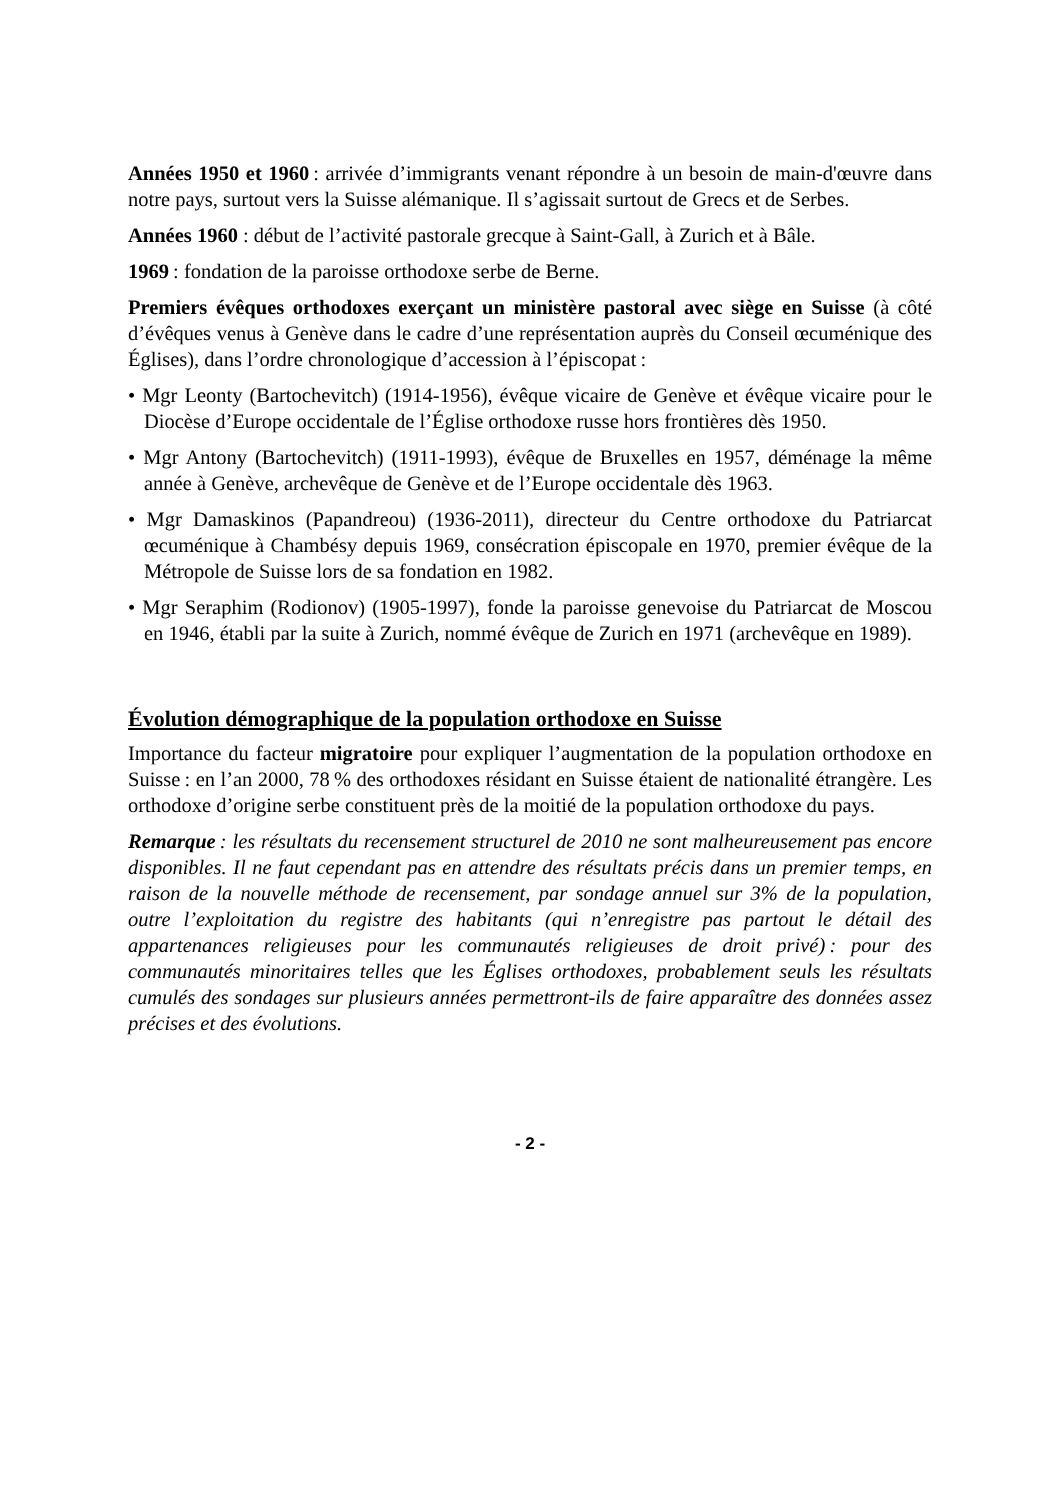Années 1950 et 1960 : arrivée d’immigrants venant répondre à un besoin de main-d'œuvre dans notre pays, surtout vers la Suisse alémanique. Il s’agissait surtout de Grecs et de Serbes.
Années 1960 : début de l’activité pastorale grecque à Saint-Gall, à Zurich et à Bâle.
1969 : fondation de la paroisse orthodoxe serbe de Berne.
Premiers évêques orthodoxes exerçant un ministère pastoral avec siège en Suisse (à côté d’évêques venus à Genève dans le cadre d’une représentation auprès du Conseil œcuménique des Églises), dans l’ordre chronologique d’accession à l’épiscopat :
• Mgr Leonty (Bartochevitch) (1914-1956), évêque vicaire de Genève et évêque vicaire pour le Diocèse d’Europe occidentale de l’Église orthodoxe russe hors frontières dès 1950.
• Mgr Antony (Bartochevitch) (1911-1993), évêque de Bruxelles en 1957, déménage la même année à Genève, archevêque de Genève et de l’Europe occidentale dès 1963.
• Mgr Damaskinos (Papandreou) (1936-2011), directeur du Centre orthodoxe du Patriarcat œcuménique à Chambésy depuis 1969, consécration épiscopale en 1970, premier évêque de la Métropole de Suisse lors de sa fondation en 1982.
• Mgr Seraphim (Rodionov) (1905-1997), fonde la paroisse genevoise du Patriarcat de Moscou en 1946, établi par la suite à Zurich, nommé évêque de Zurich en 1971 (archevêque en 1989).
Évolution démographique de la population orthodoxe en Suisse
Importance du facteur migratoire pour expliquer l’augmentation de la population orthodoxe en Suisse : en l’an 2000, 78 % des orthodoxes résidant en Suisse étaient de nationalité étrangère. Les orthodoxe d’origine serbe constituent près de la moitié de la population orthodoxe du pays.
Remarque : les résultats du recensement structurel de 2010 ne sont malheureusement pas encore disponibles. Il ne faut cependant pas en attendre des résultats précis dans un premier temps, en raison de la nouvelle méthode de recensement, par sondage annuel sur 3% de la population, outre l’exploitation du registre des habitants (qui n’enregistre pas partout le détail des appartenances religieuses pour les communautés religieuses de droit privé) : pour des communautés minoritaires telles que les Églises orthodoxes, probablement seuls les résultats cumulés des sondages sur plusieurs années permettront-ils de faire apparaître des données assez précises et des évolutions.
- 2 -